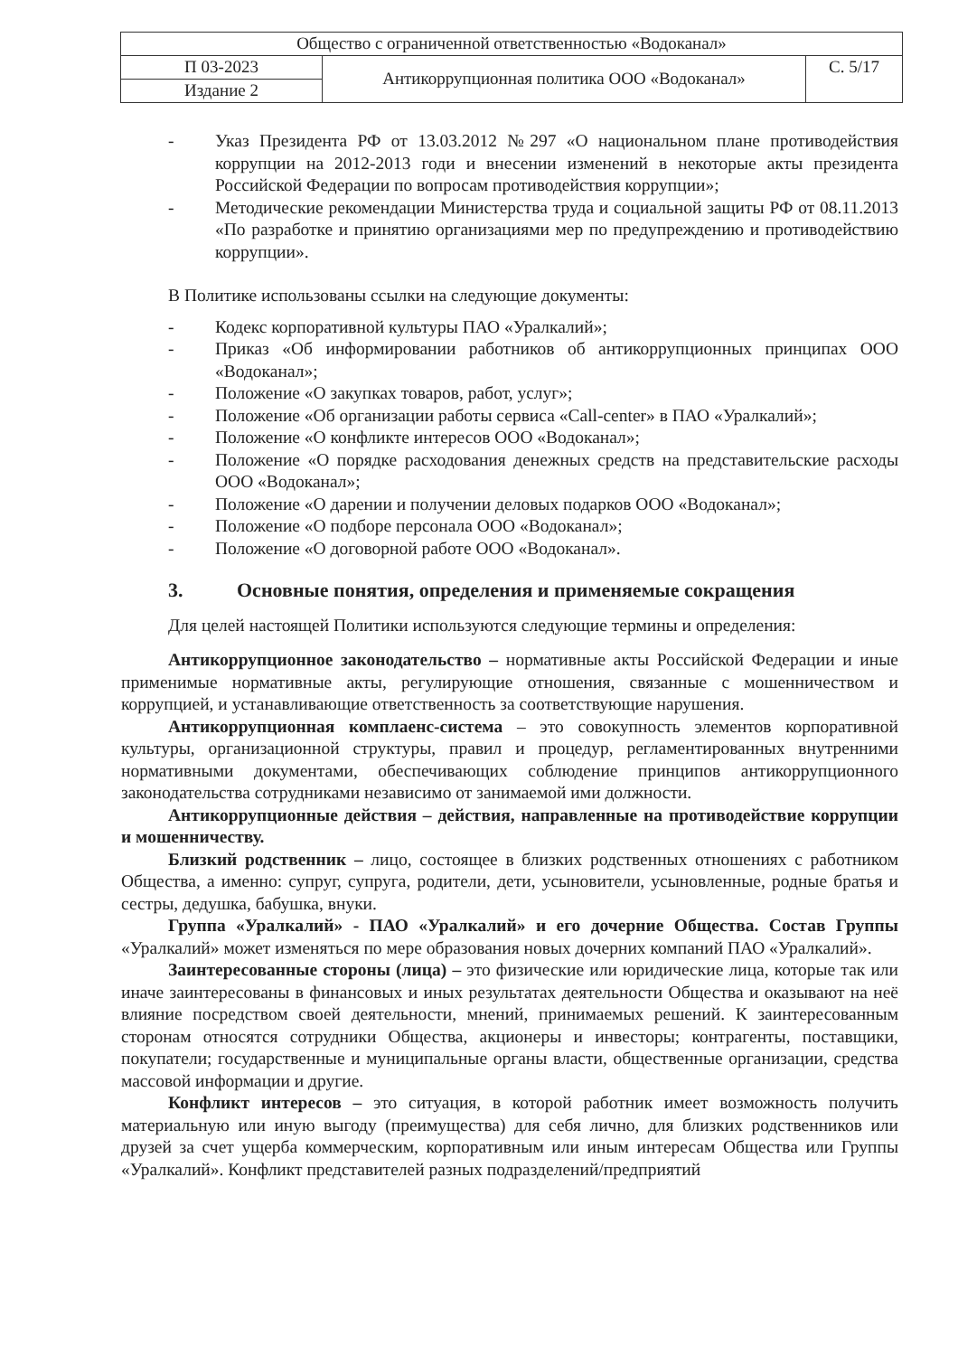| Общество с ограниченной ответственностью «Водоканал» | | |
| П 03-2023 | Антикоррупционная политика ООО «Водоканал» | С. 5/17 |
| Издание 2 | | |
- Указ Президента РФ от 13.03.2012 №297 «О национальном плане противодействия коррупции на 2012-2013 годи и внесении изменений в некоторые акты президента Российской Федерации по вопросам противодействия коррупции»;
- Методические рекомендации Министерства труда и социальной защиты РФ от 08.11.2013 «По разработке и принятию организациями мер по предупреждению и противодействию коррупции».
В Политике использованы ссылки на следующие документы:
- Кодекс корпоративной культуры ПАО «Уралкалий»;
- Приказ «Об информировании работников об антикоррупционных принципах ООО «Водоканал»;
- Положение «О закупках товаров, работ, услуг»;
- Положение «Об организации работы сервиса «Call-center» в ПАО «Уралкалий»;
- Положение «О конфликте интересов ООО «Водоканал»;
- Положение «О порядке расходования денежных средств на представительские расходы ООО «Водоканал»;
- Положение «О дарении и получении деловых подарков ООО «Водоканал»;
- Положение «О подборе персонала ООО «Водоканал»;
- Положение «О договорной работе ООО «Водоканал».
3. Основные понятия, определения и применяемые сокращения
Для целей настоящей Политики используются следующие термины и определения:
Антикоррупционное законодательство – нормативные акты Российской Федерации и иные применимые нормативные акты, регулирующие отношения, связанные с мошенничеством и коррупцией, и устанавливающие ответственность за соответствующие нарушения.
Антикоррупционная комплаенс-система – это совокупность элементов корпоративной культуры, организационной структуры, правил и процедур, регламентированных внутренними нормативными документами, обеспечивающих соблюдение принципов антикоррупционного законодательства сотрудниками независимо от занимаемой ими должности.
Антикоррупционные действия – действия, направленные на противодействие коррупции и мошенничеству.
Близкий родственник – лицо, состоящее в близких родственных отношениях с работником Общества, а именно: супруг, супруга, родители, дети, усыновители, усыновленные, родные братья и сестры, дедушка, бабушка, внуки.
Группа «Уралкалий» - ПАО «Уралкалий» и его дочерние Общества. Состав Группы «Уралкалий» может изменяться по мере образования новых дочерних компаний ПАО «Уралкалий».
Заинтересованные стороны (лица) – это физические или юридические лица, которые так или иначе заинтересованы в финансовых и иных результатах деятельности Общества и оказывают на неё влияние посредством своей деятельности, мнений, принимаемых решений. К заинтересованным сторонам относятся сотрудники Общества, акционеры и инвесторы; контрагенты, поставщики, покупатели; государственные и муниципальные органы власти, общественные организации, средства массовой информации и другие.
Конфликт интересов – это ситуация, в которой работник имеет возможность получить материальную или иную выгоду (преимущества) для себя лично, для близких родственников или друзей за счет ущерба коммерческим, корпоративным или иным интересам Общества или Группы «Уралкалий». Конфликт представителей разных подразделений/предприятий